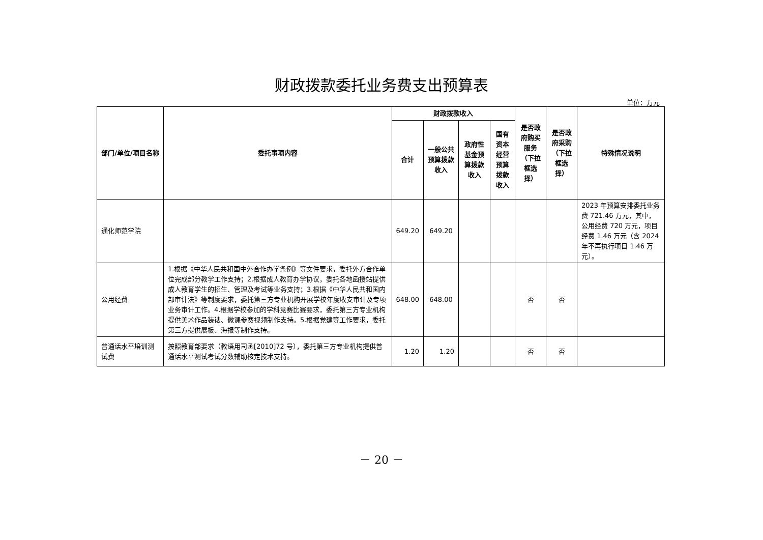财政拨款委托业务费支出预算表
单位：万元
| 部门/单位/项目名称 | 委托事项内容 | 财政拨款收入 | | | | 是否政府购买服务（下拉框选择） | 是否政府采购（下拉框选择） | 特殊情况说明 |
| --- | --- | --- | --- | --- | --- | --- | --- | --- |
| | | 合计 | 一般公共预算拨款收入 | 政府性基金预算拨款收入 | 国有资本经营预算拨款收入 | | | |
| 通化师范学院 | | 649.20 | 649.20 | | | | | 2023 年预算安排委托业务费 721.46 万元，其中，公用经费 720 万元，项目经费 1.46 万元（含 2024 年不再执行项目 1.46 万元）。 |
| 公用经费 | 1.根据《中华人民共和国中外合作办学条例》等文件要求，委托外方合作单位完成部分教学工作支持；2.根据成人教育办学协议，委托各地函授站提供成人教育学生的招生、管理及考试等业务支持；3.根据《中华人民共和国内部审计法》等制度要求，委托第三方专业机构开展学校年度收支审计及专项业务审计工作。4.根据学校参加的学科竞赛比赛要求，委托第三方专业机构提供美术作品装裱、微课参赛视频制作支持。5.根据党建等工作要求，委托第三方提供展板、海报等制作支持。 | 648.00 | 648.00 | | | 否 | 否 | |
| 普通话水平培训测试费 | 按照教育部要求（教语用司函[2010]72 号），委托第三方专业机构提供普通话水平测试考试分数辅助核定技术支持。 | 1.20 | 1.20 | | | 否 | 否 | |
－ 20 －